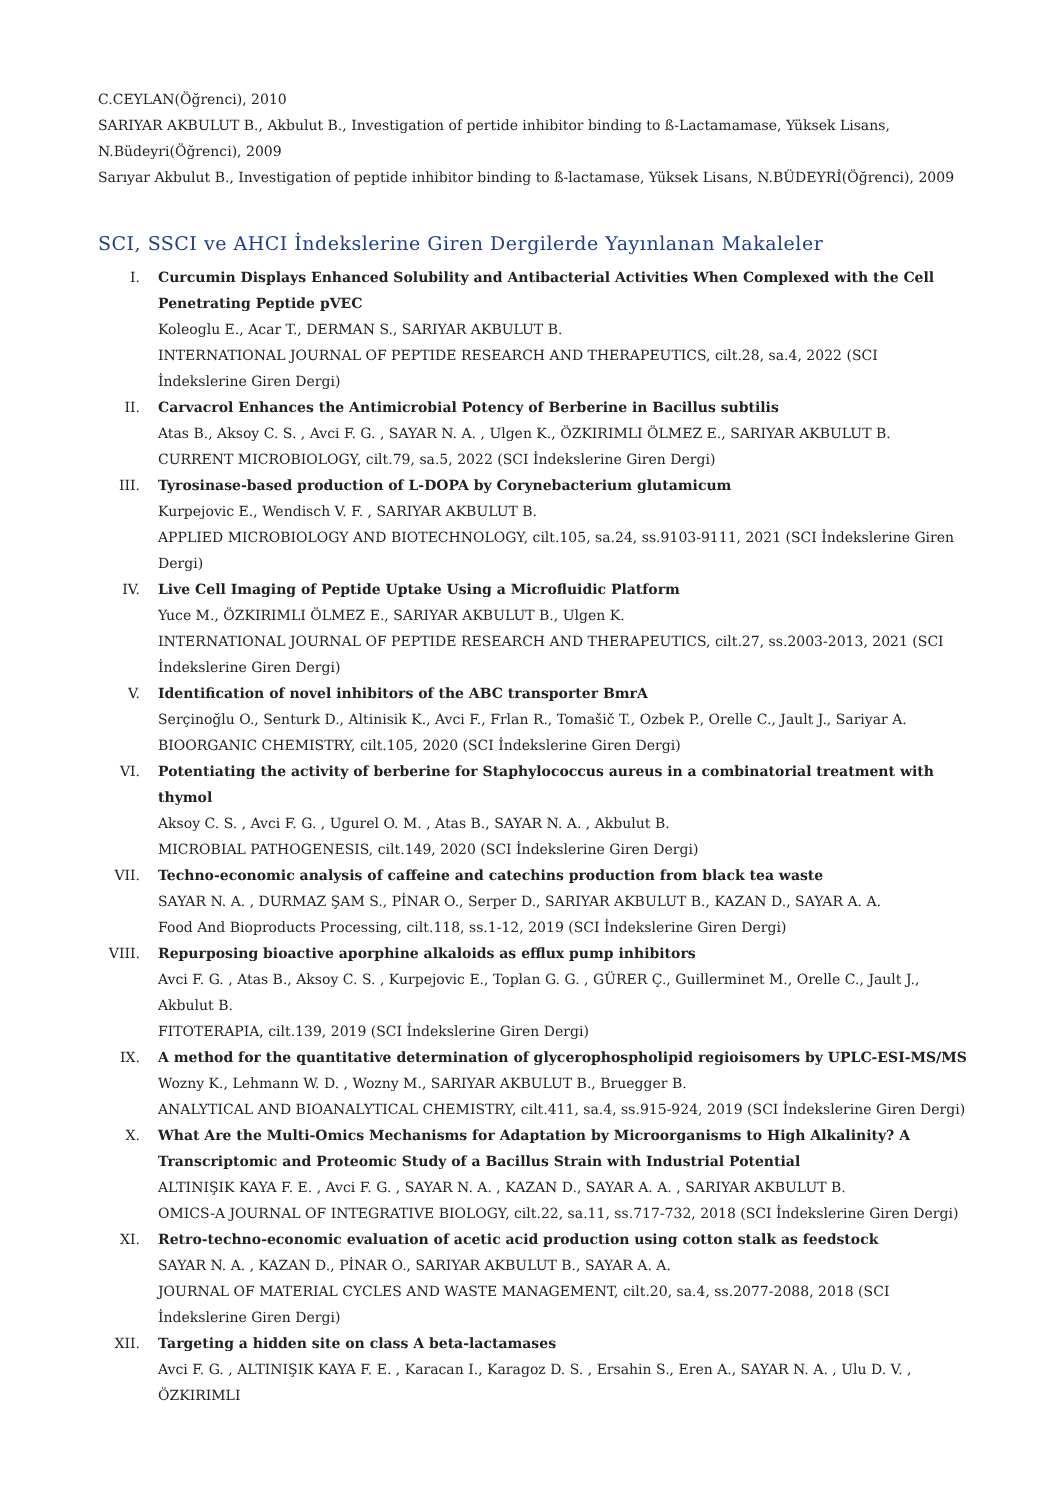C.CEYLAN(Öğrenci), 2010
SARIYAR AKBULUT B., Akbulut B., Investigation of pertide inhibitor binding to ß-Lactamamase, Yüksek Lisans, N.Büdeyri(Öğrenci), 2009
Sarıyar Akbulut B., Investigation of peptide inhibitor binding to ß-lactamase, Yüksek Lisans, N.BÜDEYRİ(Öğrenci), 2009
SCI, SSCI ve AHCI İndekslerine Giren Dergilerde Yayınlanan Makaleler
I. Curcumin Displays Enhanced Solubility and Antibacterial Activities When Complexed with the Cell Penetrating Peptide pVEC
Koleoglu E., Acar T., DERMAN S., SARIYAR AKBULUT B.
INTERNATIONAL JOURNAL OF PEPTIDE RESEARCH AND THERAPEUTICS, cilt.28, sa.4, 2022 (SCI İndekslerine Giren Dergi)
II. Carvacrol Enhances the Antimicrobial Potency of Berberine in Bacillus subtilis
Atas B., Aksoy C. S. , Avci F. G. , SAYAR N. A. , Ulgen K., ÖZKIRIMLI ÖLMEZ E., SARIYAR AKBULUT B.
CURRENT MICROBIOLOGY, cilt.79, sa.5, 2022 (SCI İndekslerine Giren Dergi)
III. Tyrosinase-based production of L-DOPA by Corynebacterium glutamicum
Kurpejovic E., Wendisch V. F. , SARIYAR AKBULUT B.
APPLIED MICROBIOLOGY AND BIOTECHNOLOGY, cilt.105, sa.24, ss.9103-9111, 2021 (SCI İndekslerine Giren Dergi)
IV. Live Cell Imaging of Peptide Uptake Using a Microfluidic Platform
Yuce M., ÖZKIRIMLI ÖLMEZ E., SARIYAR AKBULUT B., Ulgen K.
INTERNATIONAL JOURNAL OF PEPTIDE RESEARCH AND THERAPEUTICS, cilt.27, ss.2003-2013, 2021 (SCI İndekslerine Giren Dergi)
V. Identification of novel inhibitors of the ABC transporter BmrA
Serçinoğlu O., Senturk D., Altinisik K., Avci F., Frlan R., Tomašič T., Ozbek P., Orelle C., Jault J., Sariyar A.
BIOORGANIC CHEMISTRY, cilt.105, 2020 (SCI İndekslerine Giren Dergi)
VI. Potentiating the activity of berberine for Staphylococcus aureus in a combinatorial treatment with thymol
Aksoy C. S. , Avci F. G. , Ugurel O. M. , Atas B., SAYAR N. A. , Akbulut B.
MICROBIAL PATHOGENESIS, cilt.149, 2020 (SCI İndekslerine Giren Dergi)
VII. Techno-economic analysis of caffeine and catechins production from black tea waste
SAYAR N. A. , DURMAZ ŞAM S., PİNAR O., Serper D., SARIYAR AKBULUT B., KAZAN D., SAYAR A. A.
Food And Bioproducts Processing, cilt.118, ss.1-12, 2019 (SCI İndekslerine Giren Dergi)
VIII. Repurposing bioactive aporphine alkaloids as efflux pump inhibitors
Avci F. G. , Atas B., Aksoy C. S. , Kurpejovic E., Toplan G. G. , GÜRER Ç., Guillerminet M., Orelle C., Jault J., Akbulut B.
FITOTERAPIA, cilt.139, 2019 (SCI İndekslerine Giren Dergi)
IX. A method for the quantitative determination of glycerophospholipid regioisomers by UPLC-ESI-MS/MS
Wozny K., Lehmann W. D. , Wozny M., SARIYAR AKBULUT B., Bruegger B.
ANALYTICAL AND BIOANALYTICAL CHEMISTRY, cilt.411, sa.4, ss.915-924, 2019 (SCI İndekslerine Giren Dergi)
X. What Are the Multi-Omics Mechanisms for Adaptation by Microorganisms to High Alkalinity? A Transcriptomic and Proteomic Study of a Bacillus Strain with Industrial Potential
ALTINIŞIK KAYA F. E. , Avci F. G. , SAYAR N. A. , KAZAN D., SAYAR A. A. , SARIYAR AKBULUT B.
OMICS-A JOURNAL OF INTEGRATIVE BIOLOGY, cilt.22, sa.11, ss.717-732, 2018 (SCI İndekslerine Giren Dergi)
XI. Retro-techno-economic evaluation of acetic acid production using cotton stalk as feedstock
SAYAR N. A. , KAZAN D., PİNAR O., SARIYAR AKBULUT B., SAYAR A. A.
JOURNAL OF MATERIAL CYCLES AND WASTE MANAGEMENT, cilt.20, sa.4, ss.2077-2088, 2018 (SCI İndekslerine Giren Dergi)
XII. Targeting a hidden site on class A beta-lactamases
Avci F. G. , ALTINIŞIK KAYA F. E. , Karacan I., Karagoz D. S. , Ersahin S., Eren A., SAYAR N. A. , Ulu D. V. , ÖZKIRIMLI